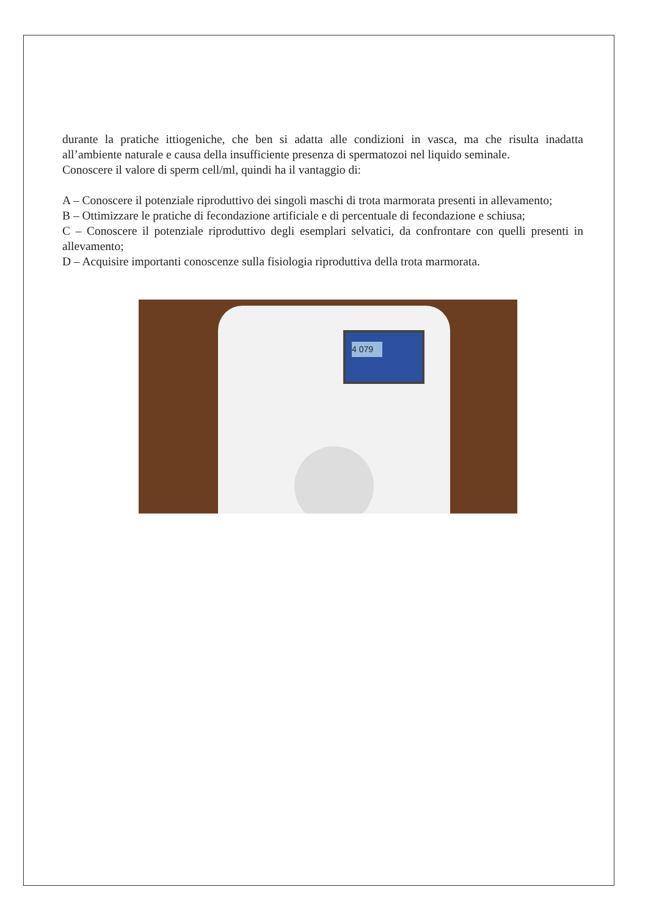durante la pratiche ittiogeniche, che ben si adatta alle condizioni in vasca, ma che risulta inadatta all’ambiente naturale e causa della insufficiente presenza di spermatozoi nel liquido seminale.
Conoscere il valore di sperm cell/ml, quindi ha il vantaggio di:
A – Conoscere il potenziale riproduttivo dei singoli maschi di trota marmorata presenti in allevamento;
B – Ottimizzare le pratiche di fecondazione artificiale e di percentuale di fecondazione e schiusa;
C – Conoscere il potenziale riproduttivo degli esemplari selvatici, da confrontare con quelli presenti in allevamento;
D – Acquisire importanti conoscenze sulla fisiologia riproduttiva della trota marmorata.
4 079